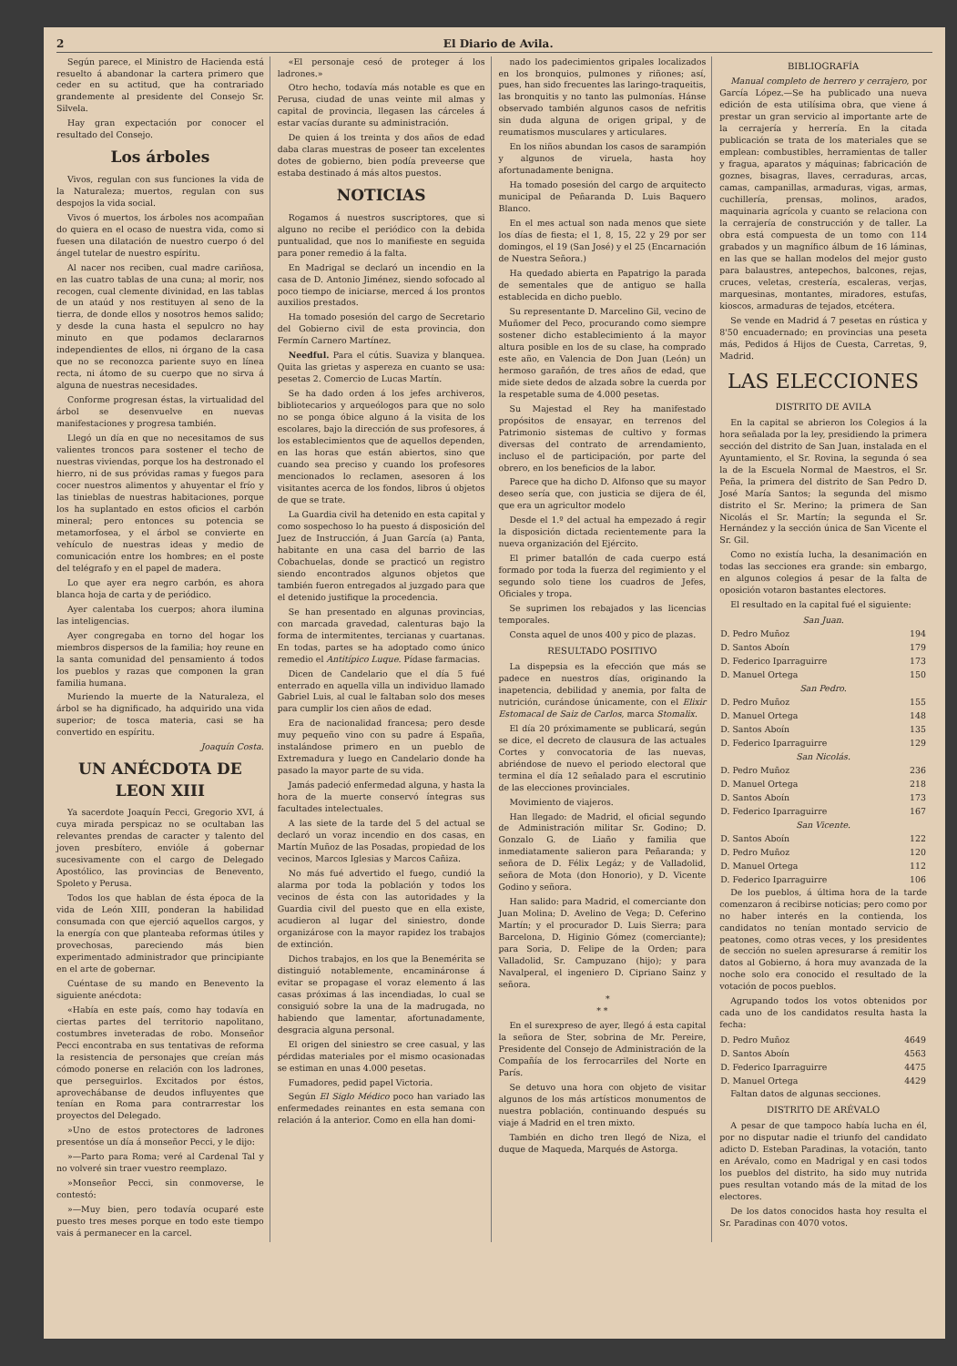2 El Diario de Avila.
Según parece, el Ministro de Hacienda está resuelto á abandonar la cartera primero que ceder en su actitud, que ha contrariado grandemente al presidente del Consejo Sr. Silvela.
Hay gran expectación por conocer el resultado del Consejo.
Los árboles
Vivos, regulan con sus funciones la vida de la Naturaleza; muertos, regulan con sus despojos la vida social.
Vivos ó muertos, los árboles nos acompañan do quiera en el ocaso de nuestra vida, como si fuesen una dilatación de nuestro cuerpo ó del ángel tutelar de nuestro espíritu.
Al nacer nos reciben, cual madre cariñosa, en las cuatro tablas de una cuna; al morir, nos recogen, cual clemente divinidad, en las tablas de un ataúd y nos restituyen al seno de la tierra, de donde ellos y nosotros hemos salido; y desde la cuna hasta el sepulcro no hay minuto en que podamos declararnos independientes de ellos, ni órgano de la casa que no se reconozca pariente suyo en línea recta, ni átomo de su cuerpo que no sirva á alguna de nuestras necesidades.
Conforme progresan éstas, la virtualidad del árbol se desenvuelve en nuevas manifestaciones y progresa también.
Llegó un día en que no necesitamos de sus valientes troncos para sostener el techo de nuestras viviendas, porque los ha destronado el hierro, ni de sus próvidas ramas y fuegos para cocer nuestros alimentos y ahuyentar el frío y las tinieblas de nuestras habitaciones, porque los ha suplantado en estos oficios el carbón mineral; pero entonces su potencia se metamorfosea, y el árbol se convierte en vehículo de nuestras ideas y medio de comunicación entre los hombres; en el poste del telégrafo y en el papel de madera.
Lo que ayer era negro carbón, es ahora blanca hoja de carta y de periódico.
Ayer calentaba los cuerpos; ahora ilumina las inteligencias.
Ayer congregaba en torno del hogar los miembros dispersos de la familia; hoy reune en la santa comunidad del pensamiento á todos los pueblos y razas que componen la gran familia humana.
Muriendo la muerte de la Naturaleza, el árbol se ha dignificado, ha adquirido una vida superior; de tosca materia, casi se ha convertido en espíritu.
Joaquín Costa.
UN ANÉCDOTA DE LEON XIII
Ya sacerdote Joaquín Pecci, Gregorio XVI, á cuya mirada perspicaz no se ocultaban las relevantes prendas de caracter y talento del joven presbítero, envióle á gobernar sucesivamente con el cargo de Delegado Apostólico, las provincias de Benevento, Spoleto y Perusa.
Todos los que hablan de ésta época de la vida de León XIII, ponderan la habilidad consumada con que ejerció aquellos cargos, y la energía con que planteaba reformas útiles y provechosas, pareciendo más bien experimentado administrador que principiante en el arte de gobernar.
Cuéntase de su mando en Benevento la siguiente anécdota:
«Había en este país, como hay todavía en ciertas partes del territorio napolitano, costumbres inveteradas de robo. Monseñor Pecci encontraba en sus tentativas de reforma la resistencia de personajes que creían más cómodo ponerse en relación con los ladrones, que perseguirlos. Excitados por éstos, aprovechábanse de deudos influyentes que tenían en Roma para contrarrestar los proyectos del Delegado.
»Uno de estos protectores de ladrones presentóse un día á monseñor Pecci, y le dijo:
»—Parto para Roma; veré al Cardenal Tal y no volveré sin traer vuestro reemplazo.
»Monseñor Pecci, sin conmoverse, le contestó:
»—Muy bien, pero todavía ocuparé este puesto tres meses porque en todo este tiempo vais á permanecer en la carcel.
«El personaje cesó de proteger á los ladrones.»
Otro hecho, todavía más notable es que en Perusa, ciudad de unas veinte mil almas y capital de provincia, llegasen las cárceles á estar vacías durante su administración.
De quien á los treinta y dos años de edad daba claras muestras de poseer tan excelentes dotes de gobierno, bien podía preveerse que estaba destinado á más altos puestos.
NOTICIAS
Rogamos á nuestros suscriptores, que si alguno no recibe el periódico con la debida puntualidad, que nos lo manifieste en seguida para poner remedio á la falta.
En Madrigal se declaró un incendio en la casa de D. Antonio Jiménez, siendo sofocado al poco tiempo de iniciarse, merced á los prontos auxilios prestados.
Ha tomado posesión del cargo de Secretario del Gobierno civil de esta provincia, don Fermín Carnero Martínez.
Needful. Para el cútis. Suaviza y blanquea. Quita las grietas y aspereza en cuanto se usa: pesetas 2. Comercio de Lucas Martín.
Se ha dado orden á los jefes archiveros, bibliotecarios y arqueólogos para que no solo no se ponga óbice alguno á la visita de los escolares, bajo la dirección de sus profesores, á los establecimientos que de aquellos dependen, en las horas que están abiertos, sino que cuando sea preciso y cuando los profesores mencionados lo reclamen, asesoren á los visitantes acerca de los fondos, libros ú objetos de que se trate.
La Guardia civil ha detenido en esta capital y como sospechoso lo ha puesto á disposición del Juez de Instrucción, á Juan García (a) Panta, habitante en una casa del barrio de las Cobachuelas, donde se practicó un registro siendo encontrados algunos objetos que también fueron entregados al juzgado para que el detenido justifique la procedencia.
Se han presentado en algunas provincias, con marcada gravedad, calenturas bajo la forma de intermitentes, tercianas y cuartanas. En todas, partes se ha adoptado como único remedio el Antitípico Luque. Pídase farmacias.
Dicen de Candelario que el día 5 fué enterrado en aquella villa un individuo llamado Gabriel Luis, al cual le faltaban solo dos meses para cumplir los cien años de edad.
Era de nacionalidad francesa; pero desde muy pequeño vino con su padre á España, instalándose primero en un pueblo de Extremadura y luego en Candelario donde ha pasado la mayor parte de su vida.
Jamás padeció enfermedad alguna, y hasta la hora de la muerte conservó íntegras sus facultades intelectuales.
A las siete de la tarde del 5 del actual se declaró un voraz incendio en dos casas, en Martín Muñoz de las Posadas, propiedad de los vecinos, Marcos Iglesias y Marcos Cañiza.
No más fué advertido el fuego, cundió la alarma por toda la población y todos los vecinos de ésta con las autoridades y la Guardia civil del puesto que en ella existe, acudieron al lugar del siniestro, donde organizárose con la mayor rapidez los trabajos de extinción.
Dichos trabajos, en los que la Benemérita se distinguió notablemente, encamináronse á evitar se propagase el voraz elemento á las casas próximas á las incendiadas, lo cual se consiguió sobre la una de la madrugada, no habiendo que lamentar, afortunadamente, desgracia alguna personal.
El origen del siniestro se cree casual, y las pérdidas materiales por el mismo ocasionadas se estiman en unas 4.000 pesetas.
Fumadores, pedid papel Victoria.
Según El Siglo Médico poco han variado las enfermedades reinantes en esta semana con relación á la anterior. Como en ella han domi-
nado los padecimientos gripales localizados en los bronquios, pulmones y riñones; así, pues, han sido frecuentes las laringo-traqueitis, las bronquitis y no tanto las pulmonías. Hánse observado también algunos casos de nefritis sin duda alguna de origen gripal, y de reumatismos musculares y articulares.
En los niños abundan los casos de sarampión y algunos de viruela, hasta hoy afortunadamente benigna.
Ha tomado posesión del cargo de arquitecto municipal de Peñaranda D. Luis Baquero Blanco.
En el mes actual son nada menos que siete los días de fiesta; el 1, 8, 15, 22 y 29 por ser domingos, el 19 (San José) y el 25 (Encarnación de Nuestra Señora.)
Ha quedado abierta en Papatrigo la parada de sementales que de antiguo se halla establecida en dicho pueblo.
Su representante D. Marcelino Gil, vecino de Muñomer del Peco, procurando como siempre sostener dicho establecimiento á la mayor altura posible en los de su clase, ha comprado este año, en Valencia de Don Juan (León) un hermoso garañón, de tres años de edad, que mide siete dedos de alzada sobre la cuerda por la respetable suma de 4.000 pesetas.
Su Majestad el Rey ha manifestado propósitos de ensayar, en terrenos del Patrimonio sistemas de cultivo y formas diversas del contrato de arrendamiento, incluso el de participación, por parte del obrero, en los beneficios de la labor.
Parece que ha dicho D. Alfonso que su mayor deseo sería que, con justicia se dijera de él, que era un agricultor modelo
Desde el 1.º del actual ha empezado á regir la disposición dictada recientemente para la nueva organización del Ejército.
El primer batallón de cada cuerpo está formado por toda la fuerza del regimiento y el segundo solo tiene los cuadros de Jefes, Oficiales y tropa.
Se suprimen los rebajados y las licencias temporales.
Consta aquel de unos 400 y pico de plazas.
RESULTADO POSITIVO
La dispepsia es la efección que más se padece en nuestros días, originando la inapetencia, debilidad y anemia, por falta de nutrición, curándose únicamente, con el Elixir Estomacal de Saiz de Carlos, marca Stomalix.
El día 20 próximamente se publicará, según se dice, el decreto de clausura de las actuales Cortes y convocatoria de las nuevas, abriéndose de nuevo el periodo electoral que termina el día 12 señalado para el escrutinio de las elecciones provinciales.
Movimiento de viajeros.
Han llegado: de Madrid, el oficial segundo de Administración militar Sr. Godino; D. Gonzalo G. de Liaño y familia que inmediatamente salieron para Peñaranda; y señora de D. Félix Legáz; y de Valladolid, señora de Mota (don Honorio), y D. Vicente Godino y señora.
Han salido: para Madrid, el comerciante don Juan Molina; D. Avelino de Vega; D. Ceferino Martín; y el procurador D. Luis Sierra; para Barcelona, D. Higinio Gómez (comerciante); para Soria, D. Felipe de la Orden; para Valladolid, Sr. Campuzano (hijo); y para Navalperal, el ingeniero D. Cipriano Sainz y señora.
*
* *
En el surexpreso de ayer, llegó á esta capital la señora de Ster, sobrina de Mr. Pereire, Presidente del Consejo de Administración de la Compañía de los ferrocarriles del Norte en París.
Se detuvo una hora con objeto de visitar algunos de los más artísticos monumentos de nuestra población, continuando después su viaje á Madrid en el tren mixto.
También en dicho tren llegó de Niza, el duque de Maqueda, Marqués de Astorga.
BIBLIOGRAFÍA
Manual completo de herrero y cerrajero, por García López.—Se ha publicado una nueva edición de esta utilísima obra, que viene á prestar un gran servicio al importante arte de la cerrajería y herrería. En la citada publicación se trata de los materiales que se emplean: combustibles, herramientas de taller y fragua, aparatos y máquinas; fabricación de goznes, bisagras, llaves, cerraduras, arcas, camas, campanillas, armaduras, vigas, armas, cuchillería, prensas, molinos, arados, maquinaria agrícola y cuanto se relaciona con la cerrajería de construcción y de taller. La obra está compuesta de un tomo con 114 grabados y un magnífico álbum de 16 láminas, en las que se hallan modelos del mejor gusto para balaustres, antepechos, balcones, rejas, cruces, veletas, crestería, escaleras, verjas, marquesinas, montantes, miradores, estufas, kioscos, armaduras de tejados, etcétera.
Se vende en Madrid á 7 pesetas en rústica y 8'50 encuadernado; en provincias una peseta más, Pedidos á Hijos de Cuesta, Carretas, 9, Madrid.
LAS ELECCIONES
DISTRITO DE AVILA
En la capital se abrieron los Colegios á la hora señalada por la ley, presidiendo la primera sección del distrito de San Juan, instalada en el Ayuntamiento, el Sr. Rovina, la segunda ó sea la de la Escuela Normal de Maestros, el Sr. Peña, la primera del distrito de San Pedro D. José María Santos; la segunda del mismo distrito el Sr. Merino; la primera de San Nicolás el Sr. Martín; la segunda el Sr. Hernández y la sección única de San Vicente el Sr. Gil.
Como no existía lucha, la desanimación en todas las secciones era grande: sin embargo, en algunos colegios á pesar de la falta de oposición votaron bastantes electores.
El resultado en la capital fué el siguiente:
| San Juan. | |
| D. Pedro Muñoz | 194 |
| D. Santos Aboín | 179 |
| D. Federico Iparraguirre | 173 |
| D. Manuel Ortega | 150 |
| San Pedro. | |
| D. Pedro Muñoz | 155 |
| D. Manuel Ortega | 148 |
| D. Santos Aboín | 135 |
| D. Federico Iparraguirre | 129 |
| San Nicolás. | |
| D. Pedro Muñoz | 236 |
| D. Manuel Ortega | 218 |
| D. Santos Aboín | 173 |
| D. Federico Iparraguirre | 167 |
| San Vicente. | |
| D. Santos Aboín | 122 |
| D. Pedro Muñoz | 120 |
| D. Manuel Ortega | 112 |
| D. Federico Iparraguirre | 106 |
De los pueblos, á última hora de la tarde comenzaron á recibirse noticias; pero como por no haber interés en la contienda, los candidatos no tenían montado servicio de peatones, como otras veces, y los presidentes de sección no suelen apresurarse á remitir los datos al Gobierno, á hora muy avanzada de la noche solo era conocido el resultado de la votación de pocos pueblos.
Agrupando todos los votos obtenidos por cada uno de los candidatos resulta hasta la fecha:
| D. Pedro Muñoz | 4649 |
| D. Santos Aboín | 4563 |
| D. Federico Iparraguirre | 4475 |
| D. Manuel Ortega | 4429 |
Faltan datos de algunas secciones.
DISTRITO DE ARÉVALO
A pesar de que tampoco había lucha en él, por no disputar nadie el triunfo del candidato adicto D. Esteban Paradinas, la votación, tanto en Arévalo, como en Madrigal y en casi todos los pueblos del distrito, ha sido muy nutrida pues resultan votando más de la mitad de los electores.
De los datos conocidos hasta hoy resulta el Sr. Paradinas con 4070 votos.